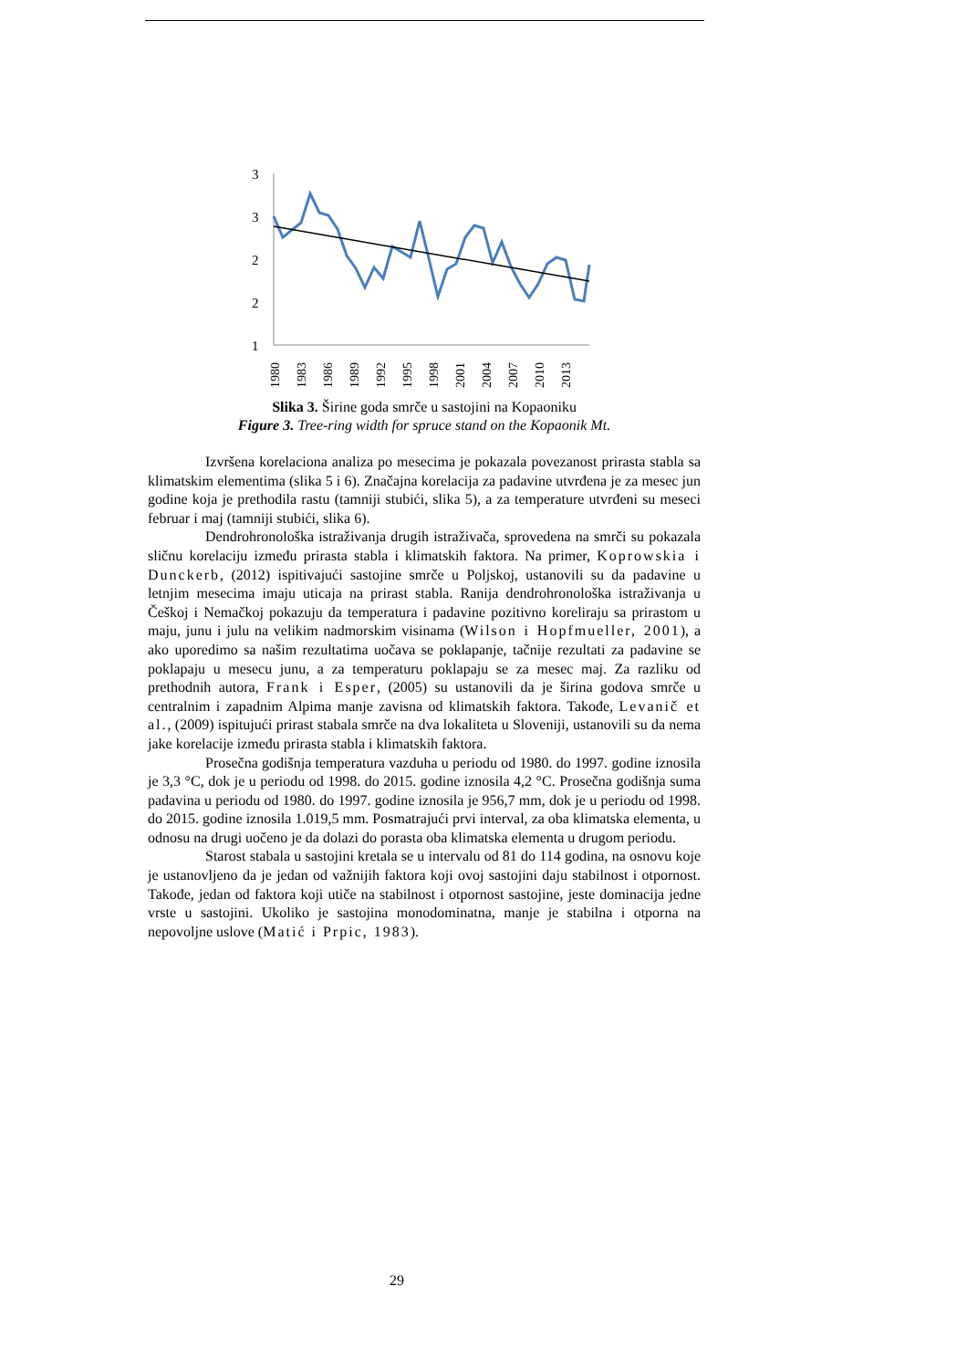3
3
2
2
1
1980
1983
1986
1989
1992
1995
1998
2001
2004
2007
2010
2013
Slika 3. Širine goda smrče u sastojini na Kopaoniku
Figure 3. Tree-ring width for spruce stand on the Kopaonik Mt.
Izvršena korelaciona analiza po mesecima je pokazala povezanost prirasta stabla sa klimatskim elementima (slika 5 i 6). Značajna korelacija za padavine utvrđena je za mesec jun godine koja je prethodila rastu (tamniji stubići, slika 5), a za temperature utvrđeni su meseci februar i maj (tamniji stubići, slika 6).
Dendrohronološka istraživanja drugih istraživača, sprovedena na smrči su pokazala sličnu korelaciju između prirasta stabla i klimatskih faktora. Na primer, Koprowskia i Dunckerb, (2012) ispitivajući sastojine smrče u Poljskoj, ustanovili su da padavine u letnjim mesecima imaju uticaja na prirast stabla. Ranija dendrohronološka istraživanja u Češkoj i Nemačkoj pokazuju da temperatura i padavine pozitivno koreliraju sa prirastom u maju, junu i julu na velikim nadmorskim visinama (Wilson i Hopfmueller, 2001), a ako uporedimo sa našim rezultatima uočava se poklapanje, tačnije rezultati za padavine se poklapaju u mesecu junu, a za temperaturu poklapaju se za mesec maj. Za razliku od prethodnih autora, Frank i Esper, (2005) su ustanovili da je širina godova smrče u centralnim i zapadnim Alpima manje zavisna od klimatskih faktora. Takođe, Levanič et al., (2009) ispitujući prirast stabala smrče na dva lokaliteta u Sloveniji, ustanovili su da nema jake korelacije između prirasta stabla i klimatskih faktora.
Prosečna godišnja temperatura vazduha u periodu od 1980. do 1997. godine iznosila je 3,3 °C, dok je u periodu od 1998. do 2015. godine iznosila 4,2 °C. Prosečna godišnja suma padavina u periodu od 1980. do 1997. godine iznosila je 956,7 mm, dok je u periodu od 1998. do 2015. godine iznosila 1.019,5 mm. Posmatrajući prvi interval, za oba klimatska elementa, u odnosu na drugi uočeno je da dolazi do porasta oba klimatska elementa u drugom periodu.
Starost stabala u sastojini kretala se u intervalu od 81 do 114 godina, na osnovu koje je ustanovljeno da je jedan od važnijih faktora koji ovoj sastojini daju stabilnost i otpornost. Takođe, jedan od faktora koji utiče na stabilnost i otpornost sastojine, jeste dominacija jedne vrste u sastojini. Ukoliko je sastojina monodominatna, manje je stabilna i otporna na nepovoljne uslove (Matić i Prpic, 1983).
29